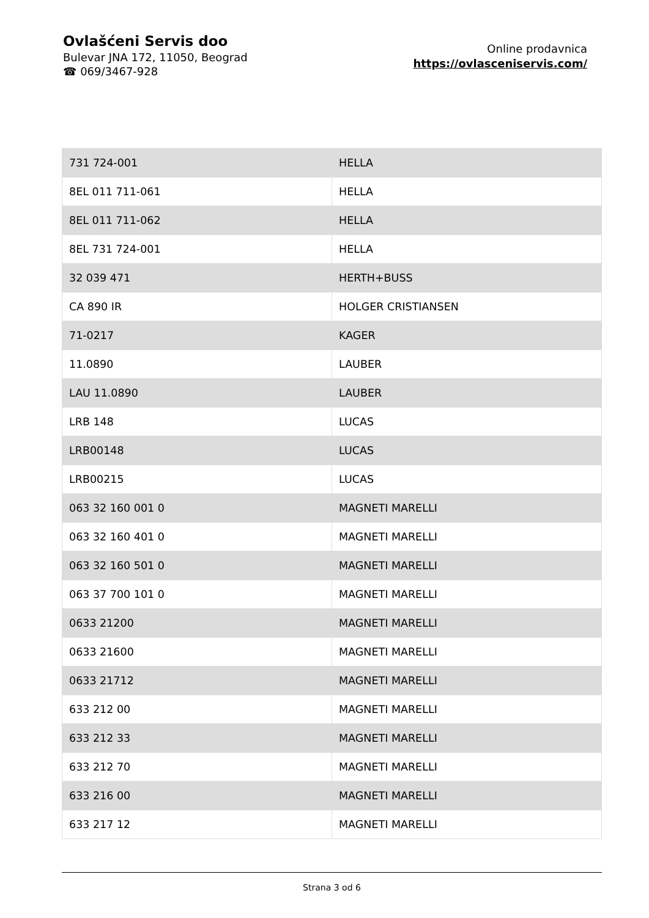Ovlašćeni Servis doo
Bulevar JNA 172, 11050, Beograd
☎ 069/3467-928
Online prodavnica
https://ovlasceniservis.com/
| 731 724-001 | HELLA |
| 8EL 011 711-061 | HELLA |
| 8EL 011 711-062 | HELLA |
| 8EL 731 724-001 | HELLA |
| 32 039 471 | HERTH+BUSS |
| CA 890 IR | HOLGER CRISTIANSEN |
| 71-0217 | KAGER |
| 11.0890 | LAUBER |
| LAU 11.0890 | LAUBER |
| LRB 148 | LUCAS |
| LRB00148 | LUCAS |
| LRB00215 | LUCAS |
| 063 32 160 001 0 | MAGNETI MARELLI |
| 063 32 160 401 0 | MAGNETI MARELLI |
| 063 32 160 501 0 | MAGNETI MARELLI |
| 063 37 700 101 0 | MAGNETI MARELLI |
| 0633 21200 | MAGNETI MARELLI |
| 0633 21600 | MAGNETI MARELLI |
| 0633 21712 | MAGNETI MARELLI |
| 633 212 00 | MAGNETI MARELLI |
| 633 212 33 | MAGNETI MARELLI |
| 633 212 70 | MAGNETI MARELLI |
| 633 216 00 | MAGNETI MARELLI |
| 633 217 12 | MAGNETI MARELLI |
Strana 3 od 6